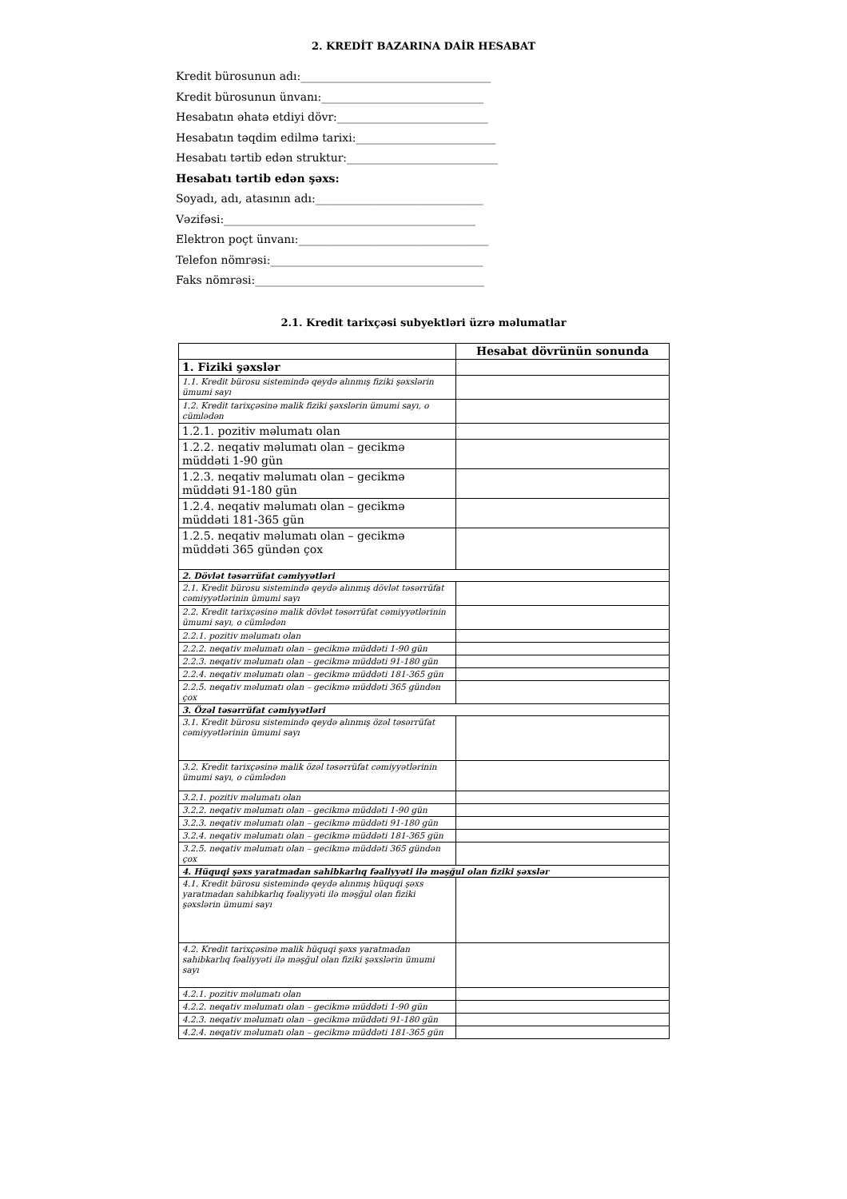2. KREDİT BAZARINA DAİR HESABAT
Kredit bürosunun adı:__________________________________
Kredit bürosunun ünvanı:_____________________________
Hesabatın əhatə etdiyi dövr:___________________________
Hesabatın təqdim edilmə tarixi:_________________________
Hesabatı tərtib edən struktur:___________________________
Hesabatı tərtib edən şəxs:
Soyadı, adı, atasının adı:______________________________
Vəzifəsi:_____________________________________________
Elektron poçt ünvanı:__________________________________
Telefon nömrəsi:______________________________________
Faks nömrəsi:_________________________________________
2.1. Kredit tarixçəsi subyektləri üzrə məlumatlar
| | Hesabat dövrünün sonunda |
| --- | --- |
| 1. Fiziki şəxslər | |
| 1.1. Kredit bürosu sistemində qeydə alınmış fiziki şəxslərin ümumi sayı | |
| 1.2. Kredit tarixçəsinə malik fiziki şəxslərin ümumi sayı, o cümlədən | |
| 1.2.1. pozitiv məlumatı olan | |
| 1.2.2. neqativ məlumatı olan – gecikmə müddəti 1-90 gün | |
| 1.2.3. neqativ məlumatı olan – gecikmə müddəti 91-180 gün | |
| 1.2.4. neqativ məlumatı olan – gecikmə müddəti 181-365 gün | |
| 1.2.5. neqativ məlumatı olan – gecikmə müddəti 365 gündən çox | |
| 2. Dövlət təsərrüfat cəmiyyətləri | |
| 2.1. Kredit bürosu sistemində qeydə alınmış dövlət təsərrüfat cəmiyyətlərinin ümumi sayı | |
| 2.2. Kredit tarixçəsinə malik dövlət təsərrüfat cəmiyyətlərinin ümumi sayı, o cümlədən | |
| 2.2.1. pozitiv məlumatı olan | |
| 2.2.2. neqativ məlumatı olan – gecikmə müddəti 1-90 gün | |
| 2.2.3. neqativ məlumatı olan – gecikmə müddəti 91-180 gün | |
| 2.2.4. neqativ məlumatı olan – gecikmə müddəti 181-365 gün | |
| 2.2.5. neqativ məlumatı olan – gecikmə müddəti 365 gündən çox | |
| 3. Özəl təsərrüfat cəmiyyətləri | |
| 3.1. Kredit bürosu sistemində qeydə alınmış özəl təsərrüfat cəmiyyətlərinin ümumi sayı | |
| 3.2. Kredit tarixçəsinə malik özəl təsərrüfat cəmiyyətlərinin ümumi sayı, o cümlədən | |
| 3.2.1. pozitiv məlumatı olan | |
| 3.2.2. neqativ məlumatı olan – gecikmə müddəti 1-90 gün | |
| 3.2.3. neqativ məlumatı olan – gecikmə müddəti 91-180 gün | |
| 3.2.4. neqativ məlumatı olan – gecikmə müddəti 181-365 gün | |
| 3.2.5. neqativ məlumatı olan – gecikmə müddəti 365 gündən çox | |
| 4. Hüquqi şəxs yaratmadan sahibkarlıq fəaliyyəti ilə məşğul olan fiziki şəxslər | |
| 4.1. Kredit bürosu sistemində qeydə alınmış hüquqi şəxs yaratmadan sahibkarlıq fəaliyyəti ilə məşğul olan fiziki şəxslərin ümumi sayı | |
| 4.2. Kredit tarixçəsinə malik hüquqi şəxs yaratmadan sahibkarlıq fəaliyyəti ilə məşğul olan fiziki şəxslərin ümumi sayı | |
| 4.2.1. pozitiv məlumatı olan | |
| 4.2.2. neqativ məlumatı olan – gecikmə müddəti 1-90 gün | |
| 4.2.3. neqativ məlumatı olan – gecikmə müddəti 91-180 gün | |
| 4.2.4. neqativ məlumatı olan – gecikmə müddəti 181-365 gün | |